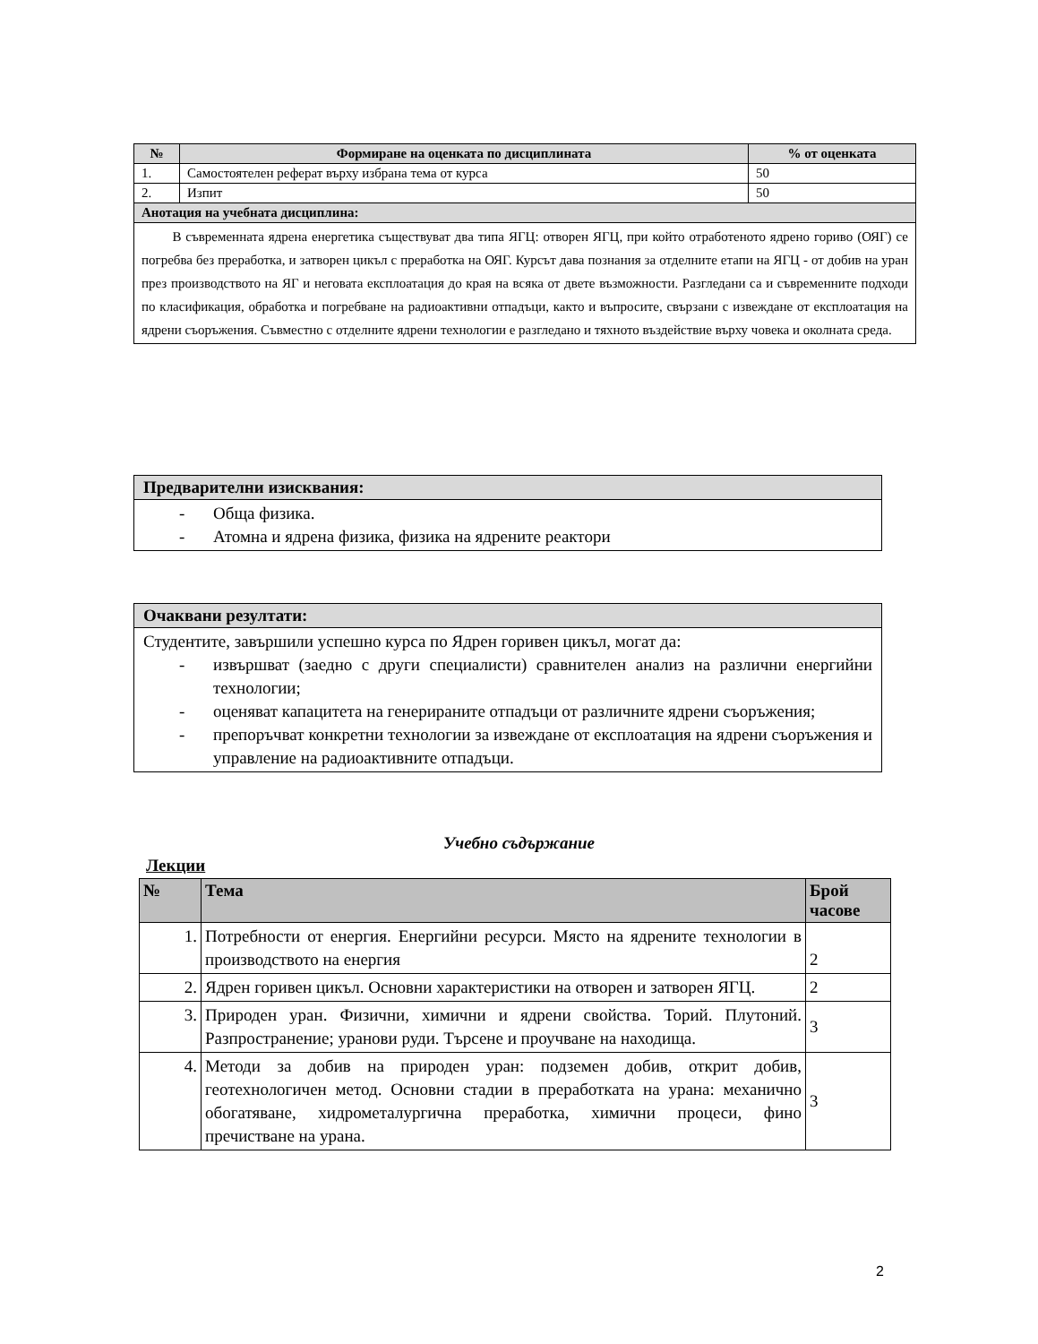| № | Формиране на оценката по дисциплината | % от оценката |
| --- | --- | --- |
| 1. | Самостоятелен реферат върху избрана тема от курса | 50 |
| 2. | Изпит | 50 |
| Анотация на учебната дисциплина: | | |
| В съвременната ядрена енергетика съществуват два типа ЯГЦ: отворен ЯГЦ, при който отработеното ядрено гориво (ОЯГ) се погребва без преработка, и затворен цикъл с преработка на ОЯГ. Курсът дава познания за отделните етапи на ЯГЦ - от добив на уран през производството на ЯГ и неговата експлоатация до края на всяка от двете възможности. Разгледани са и съвременните подходи по класификация, обработка и погребване на радиоактивни отпадъци, както и въпросите, свързани с извеждане от експлоатация на ядрени съоръжения. Съвместно с отделните ядрени технологии е разгледано и тяхното въздействие върху човека и околната среда. | | |
| Предварителни изисквания: |
| --- |
| - Обща физика. - Атомна и ядрена физика, физика на ядрените реактори |
| Очаквани резултати: |
| --- |
| Студентите, завършили успешно курса по Ядрен горивен цикъл, могат да: - извършват (заедно с други специалисти) сравнителен анализ на различни енергийни технологии; - оценяват капацитета на генерираните отпадъци от различните ядрени съоръжения; - препоръчват конкретни технологии за извеждане от експлоатация на ядрени съоръжения и управление на радиоактивните отпадъци. |
Учебно съдържание
Лекции
| № | Тема | Брой часове |
| --- | --- | --- |
| 1. | Потребности от енергия. Енергийни ресурси. Място на ядрените технологии в производството на енергия | 2 |
| 2. | Ядрен горивен цикъл. Основни характеристики на отворен и затворен ЯГЦ. | 2 |
| 3. | Природен уран. Физични, химични и ядрени свойства. Торий. Плутоний. Разпространение; уранови руди. Търсене и проучване на находища. | 3 |
| 4. | Методи за добив на природен уран: подземен добив, открит добив, геотехнологичен метод. Основни стадии в преработката на урана: механично обогатяване, хидрометалургична преработка, химични процеси, фино пречистване на урана. | 3 |
2